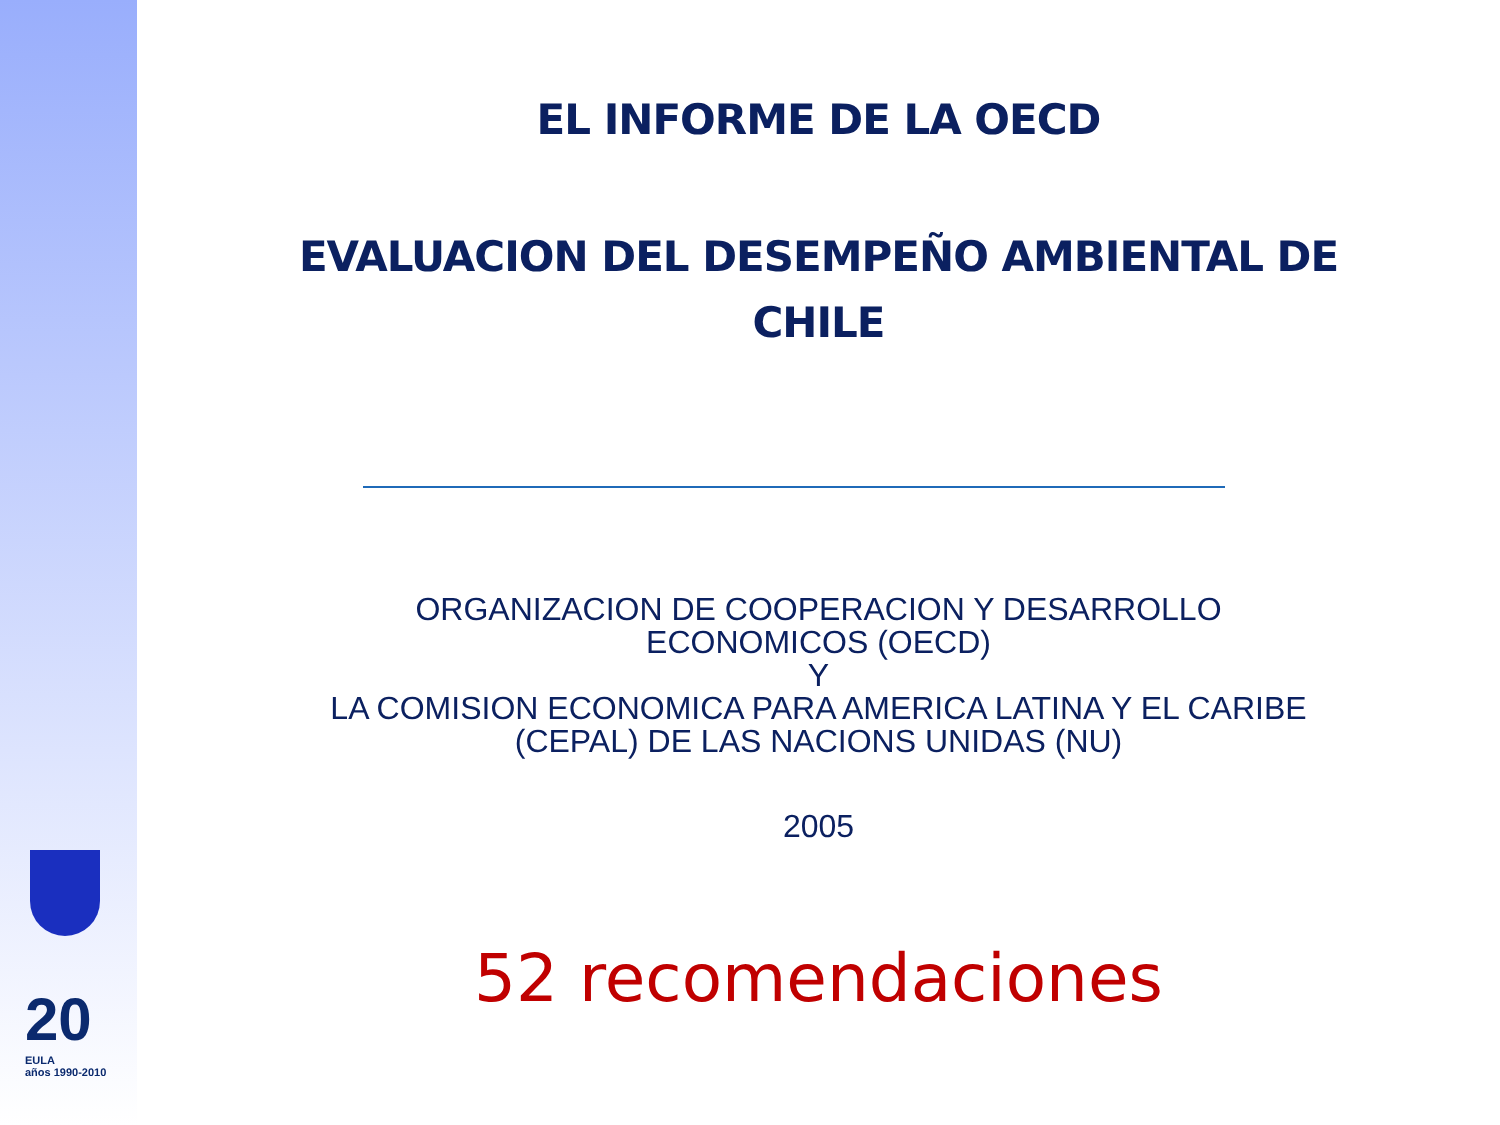20
EULA
años 1990-2010
EL INFORME DE LA OECD
EVALUACION DEL DESEMPEÑO AMBIENTAL DE
CHILE
ORGANIZACION DE COOPERACION Y DESARROLLO
ECONOMICOS (OECD)
Y
LA COMISION ECONOMICA PARA AMERICA LATINA Y EL CARIBE
(CEPAL) DE LAS NACIONS UNIDAS (NU)
2005
52 recomendaciones